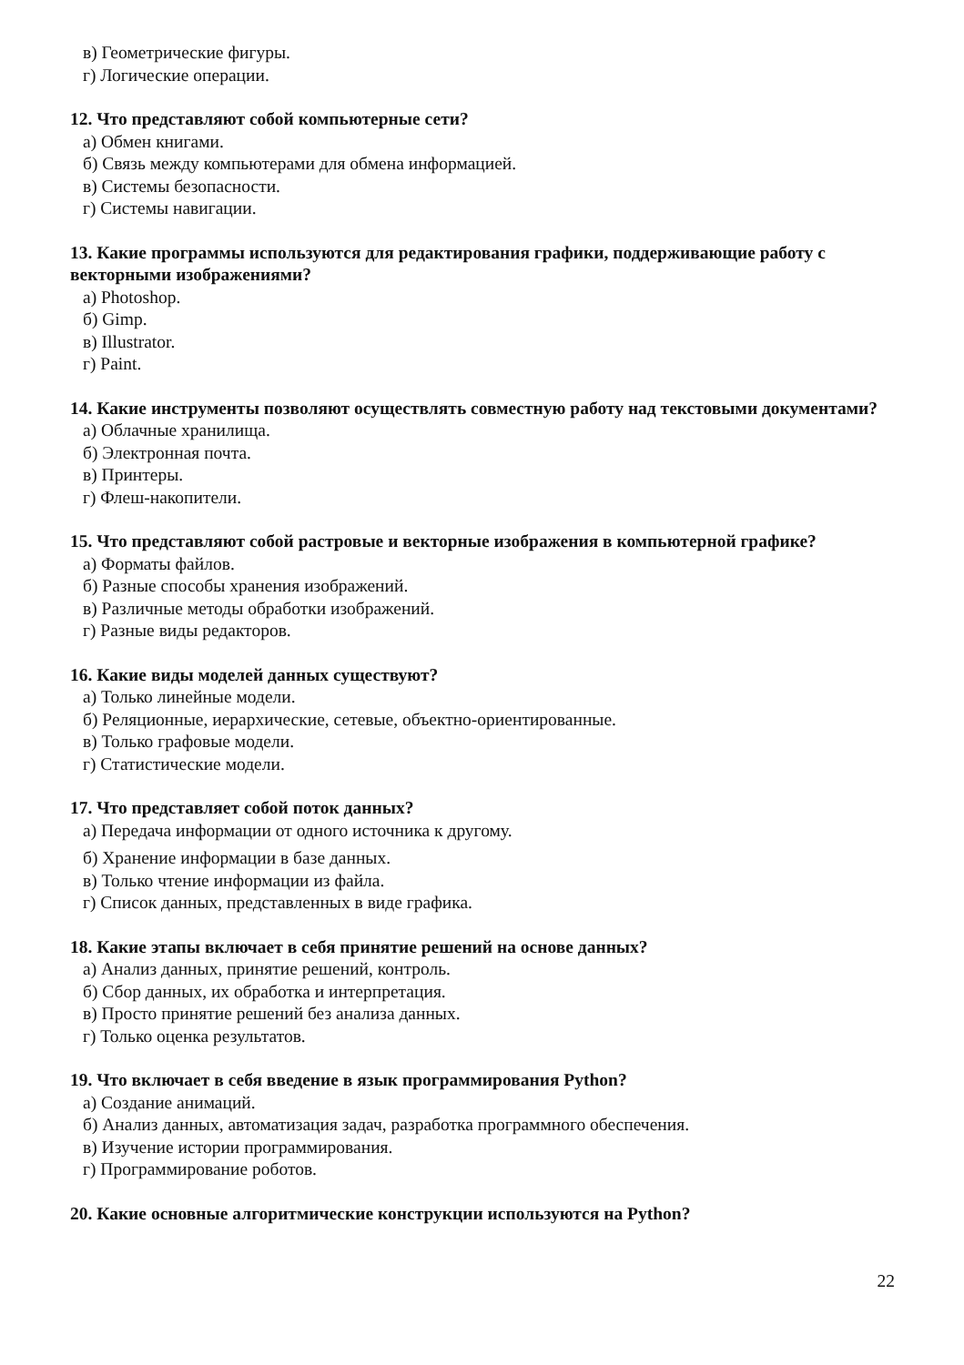в) Геометрические фигуры.
г) Логические операции.
12. Что представляют собой компьютерные сети?
а) Обмен книгами.
б) Связь между компьютерами для обмена информацией.
в) Системы безопасности.
г) Системы навигации.
13. Какие программы используются для редактирования графики, поддерживающие работу с векторными изображениями?
а) Photoshop.
б) Gimp.
в) Illustrator.
г) Paint.
14. Какие инструменты позволяют осуществлять совместную работу над текстовыми документами?
а) Облачные хранилища.
б) Электронная почта.
в) Принтеры.
г) Флеш-накопители.
15. Что представляют собой растровые и векторные изображения в компьютерной графике?
а) Форматы файлов.
б) Разные способы хранения изображений.
в) Различные методы обработки изображений.
г) Разные виды редакторов.
16. Какие виды моделей данных существуют?
а) Только линейные модели.
б) Реляционные, иерархические, сетевые, объектно-ориентированные.
в) Только графовые модели.
г) Статистические модели.
17. Что представляет собой поток данных?
а) Передача информации от одного источника к другому.
б) Хранение информации в базе данных.
в) Только чтение информации из файла.
г) Список данных, представленных в виде графика.
18. Какие этапы включает в себя принятие решений на основе данных?
а) Анализ данных, принятие решений, контроль.
б) Сбор данных, их обработка и интерпретация.
в) Просто принятие решений без анализа данных.
г) Только оценка результатов.
19. Что включает в себя введение в язык программирования Python?
а) Создание анимаций.
б) Анализ данных, автоматизация задач, разработка программного обеспечения.
в) Изучение истории программирования.
г) Программирование роботов.
20. Какие основные алгоритмические конструкции используются на Python?
22